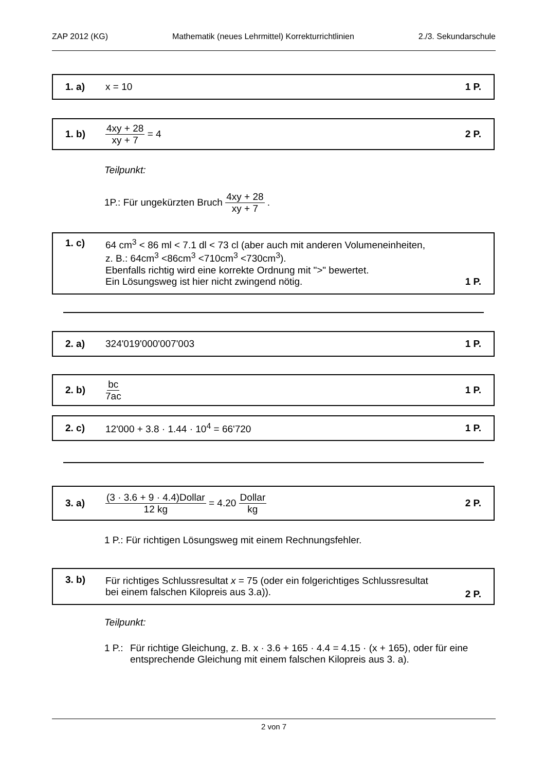ZAP 2012 (KG) Mathematik (neues Lehrmittel) Korrekturrichtlinien 2./3. Sekundarschule
1. a) x = 10 1 P.
1. b) 4xy + 28 xy + 7 = 4 2 P.
Teilpunkt:
1P.: Für ungekürzten Bruch 4xy + 28 xy + 7 .
1. c) 64 cm<sup>3</sup> < 86 ml < 7.1 dl < 73 cl (aber auch mit anderen Volumeneinheiten,
z. B.: 64cm<sup>3</sup> <86cm<sup>3</sup> <710cm<sup>3</sup> <730cm<sup>3</sup>).
Ebenfalls richtig wird eine korrekte Ordnung mit ">" bewertet.
Ein Lösungsweg ist hier nicht zwingend nötig. 1 P.
2. a) 324'019'000'007'003 1 P.
2. b) bc 7ac 1 P.
2. c) 12'000 + 3.8 · 1.44 · 10<sup>4</sup> = 66'720 1 P.
3. a) (3 · 3.6 + 9 · 4.4)Dollar 12 kg = 4.20 Dollar kg 2 P.
1 P.: Für richtigen Lösungsweg mit einem Rechnungsfehler.
3. b) Für richtiges Schlussresultat x = 75 (oder ein folgerichtiges Schlussresultat
bei einem falschen Kilopreis aus 3.a)). 2 P.
Teilpunkt:
1 P.: Für richtige Gleichung, z. B. x · 3.6 + 165 · 4.4 = 4.15 · (x + 165), oder für eine entsprechende Gleichung mit einem falschen Kilopreis aus 3. a).
2 von 7